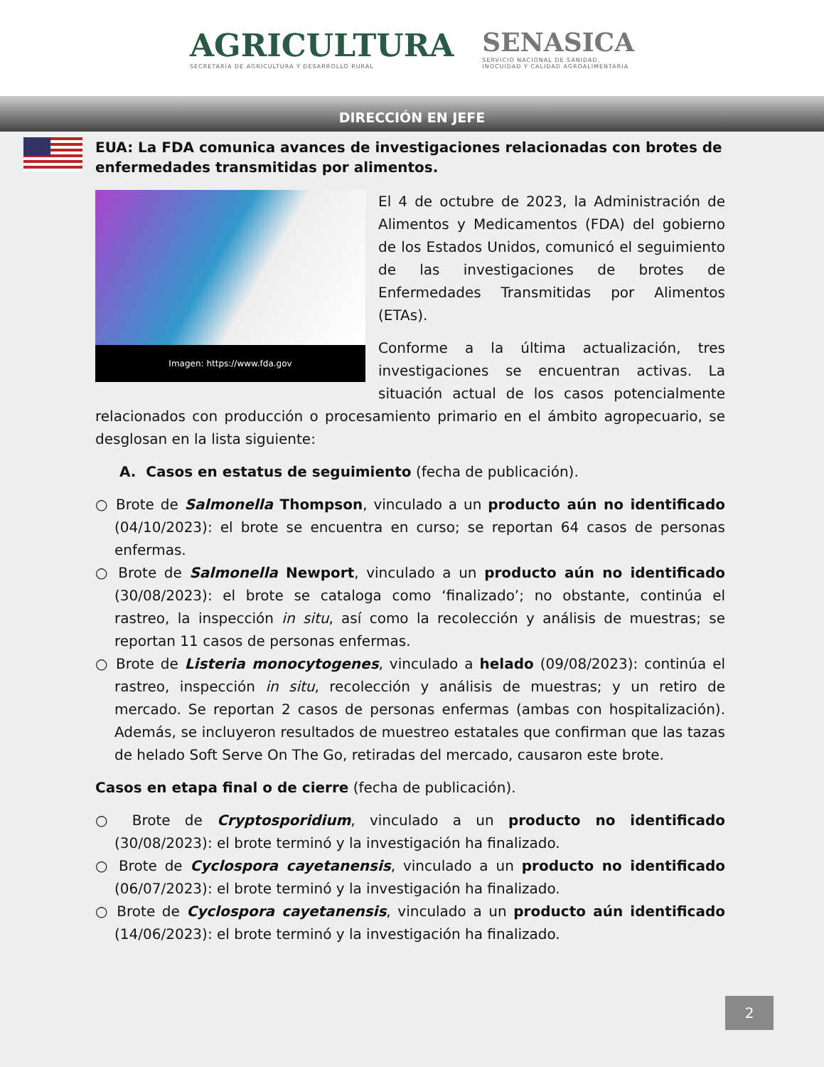AGRICULTURA
SECRETARÍA DE AGRICULTURA Y DESARROLLO RURAL
SENASICA
SERVICIO NACIONAL DE SANIDAD,
INOCUIDAD Y CALIDAD AGROALIMENTARIA
DIRECCIÓN EN JEFE
EUA: La FDA comunica avances de investigaciones relacionadas con brotes de enfermedades transmitidas por alimentos.
Imagen: https://www.fda.gov
El 4 de octubre de 2023, la Administración de Alimentos y Medicamentos (FDA) del gobierno de los Estados Unidos, comunicó el seguimiento de las investigaciones de brotes de Enfermedades Transmitidas por Alimentos (ETAs).
Conforme a la última actualización, tres investigaciones se encuentran activas. La situación actual de los casos potencialmente relacionados con producción o procesamiento primario en el ámbito agropecuario, se desglosan en la lista siguiente:
A. Casos en estatus de seguimiento (fecha de publicación).
○ Brote de Salmonella Thompson, vinculado a un producto aún no identificado (04/10/2023): el brote se encuentra en curso; se reportan 64 casos de personas enfermas.
○ Brote de Salmonella Newport, vinculado a un producto aún no identificado (30/08/2023): el brote se cataloga como ‘finalizado’; no obstante, continúa el rastreo, la inspección in situ, así como la recolección y análisis de muestras; se reportan 11 casos de personas enfermas.
○ Brote de Listeria monocytogenes, vinculado a helado (09/08/2023): continúa el rastreo, inspección in situ, recolección y análisis de muestras; y un retiro de mercado. Se reportan 2 casos de personas enfermas (ambas con hospitalización). Además, se incluyeron resultados de muestreo estatales que confirman que las tazas de helado Soft Serve On The Go, retiradas del mercado, causaron este brote.
Casos en etapa final o de cierre (fecha de publicación).
○ Brote de Cryptosporidium, vinculado a un producto no identificado (30/08/2023): el brote terminó y la investigación ha finalizado.
○ Brote de Cyclospora cayetanensis, vinculado a un producto no identificado (06/07/2023): el brote terminó y la investigación ha finalizado.
○ Brote de Cyclospora cayetanensis, vinculado a un producto aún identificado (14/06/2023): el brote terminó y la investigación ha finalizado.
2